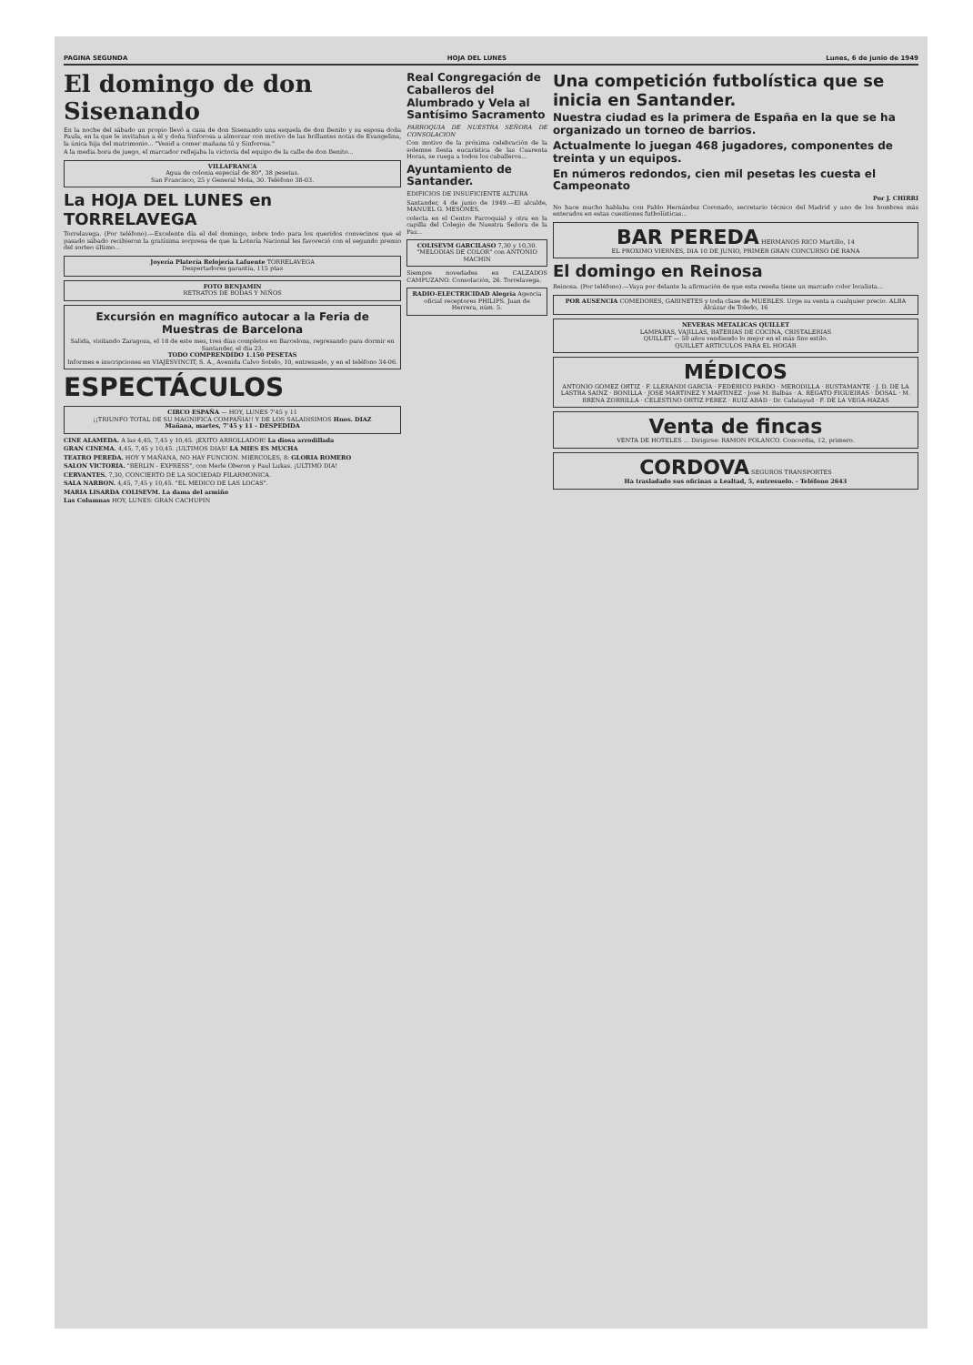PAGINA SEGUNDA HOJA DEL LUNES Lunes, 6 de junio de 1949
El domingo de don Sisenando
En la noche del sábado un propio llevó a casa de don Sisenando una esquela de don Benito y su esposa doña Paula, en la que le invitaban a él y doña Sinforosa a almorzar con motivo de las brillantes notas de Evangelina, la única hija del matrimonio... "Venid a comer mañana tú y Sinforosa."
A la media hora de juego, el marcador reflejaba la victoria del equipo de la calle de don Benito...
VILLAFRANCA
Agua de colonia especial de 80°, 38 pesetas.
San Francisco, 25 y General Mola, 30. Teléfono 38-03.
La HOJA DEL LUNES en TORRELAVEGA
Torrelavega. (Por teléfono).—Excelente día el del domingo, sobre todo para los queridos convecinos que el pasado sábado recibieron la gratísima sorpresa de que la Lotería Nacional les favoreció con el segundo premio del sorteo último...
Joyería Platería Relojería Lafuente TORRELAVEGA
Despertadores garantía, 115 ptas
FOTO BENJAMIN
RETRATOS DE BODAS Y NIÑOS
Excursión en magnífico autocar a la Feria de Muestras de Barcelona
Salida, visitando Zaragoza, el 18 de este mes, tres días completos en Barcelona, regresando para dormir en Santander, el día 23.
TODO COMPRENDIDO 1.150 PESETAS
Informes e inscripciones en VIAJESVINCIT, S. A., Avenida Calvo Sotelo, 10, entresuelo, y en el teléfono 34-06.
ESPECTÁCULOS
CIRCO ESPAÑA — HOY, LUNES 7'45 y 11
¡¡TRIUNFO TOTAL DE SU MAGNIFICA COMPAÑIA!! Y DE LOS SALADISIMOS Hnos. DIAZ
Mañana, martes, 7'45 y 11 - DESPEDIDA
CINE ALAMEDA. A las 4,45, 7,45 y 10,45. ¡EXITO ARROLLADOR! La diosa arrodillada
GRAN CINEMA. 4,45, 7,45 y 10,45. ¡ULTIMOS DIAS! LA MIES ES MUCHA
TEATRO PEREDA. HOY Y MAÑANA, NO HAY FUNCION. MIERCOLES, 8: GLORIA ROMERO
SALON VICTORIA. "BERLIN - EXPRESS", con Merle Oberon y Paul Lukas. ¡ULTIMO DIA!
CERVANTES. 7,30, CONCIERTO DE LA SOCIEDAD FILARMONICA.
SALA NARBON. 4,45, 7,45 y 10,45. "EL MEDICO DE LAS LOCAS".
MARIA LISARDA COLISEVM. La dama del armiño
Las Columnas HOY, LUNES: GRAN CACHUPIN
Real Congregación de Caballeros del Alumbrado y Vela al Santísimo Sacramento
PARROQUIA DE NUESTRA SEÑORA DE CONSOLACION
Con motivo de la próxima celebración de la solemne fiesta eucarística de las Cuarenta Horas, se ruega a todos los caballeros...
Ayuntamiento de Santander.
EDIFICIOS DE INSUFICIENTE ALTURA
Santander, 4 de junio de 1949.—El alcalde, MANUEL G. MESONES.
colecta en el Centro Parroquial y otra en la capilla del Colegio de Nuestra Señora de la Paz...
COLISEVM GARCILASO 7,30 y 10,30. "MELODIAS DE COLOR" con ANTONIO MACHIN
Siempre novedades en CALZADOS CAMPUZANO. Consolación, 26. Torrelavega.
RADIO-ELECTRICIDAD Alegría Agencia oficial receptores PHILIPS. Juan de Herrera, núm. 5.
Una competición futbolística que se inicia en Santander.
Nuestra ciudad es la primera de España en la que se ha organizado un torneo de barrios.
Actualmente lo juegan 468 jugadores, componentes de treinta y un equipos.
En números redondos, cien mil pesetas les cuesta el Campeonato
Por J. CHIRRI
No hace mucho hablaba con Pablo Hernández Coronado, secretario técnico del Madrid y uno de los hombres más enterados en estas cuestiones futbolísticas...
BAR PEREDA HERMANOS RICO Martillo, 14
EL PROXIMO VIERNES, DIA 10 DE JUNIO, PRIMER GRAN CONCURSO DE RANA
El domingo en Reinosa
Reinosa. (Por teléfono).—Vaya por delante la afirmación de que esta reseña tiene un marcado color localista...
POR AUSENCIA COMEDORES, GABINETES y toda clase de MUEBLES. Urge su venta a cualquier precio. ALBA Alcázar de Toledo, 16
NEVERAS METALICAS QUILLET
LAMPARAS, VAJILLAS, BATERIAS DE COCINA, CRISTALERIAS
QUILLET — 50 años vendiendo lo mejor en el más fino estilo.
QUILLET ARTICULOS PARA EL HOGAR
MÉDICOS
ANTONIO GOMEZ ORTIZ · F. LLERANDI GARCIA · FEDERICO PARDO · MERODILLA · BUSTAMANTE · J. D. DE LA LASTRA SAINZ · BONILLA · JOSE MARTINEZ Y MARTINEZ · José M. Balbás · A. REGATO FIGUEIRAS · DOSAL · M. BRENA ZORRILLA · CELESTINO ORTIZ PEREZ · RUIZ ABAD · Dr. Calatayud · F. DE LA VEGA-HAZAS
Venta de fincas
VENTA DE HOTELES ... Dirigirse: RAMON POLANCO. Concordia, 12, primero.
CORDOVA SEGUROS TRANSPORTES
Ha trasladado sus oficinas a Lealtad, 5, entresuelo. - Teléfono 2643